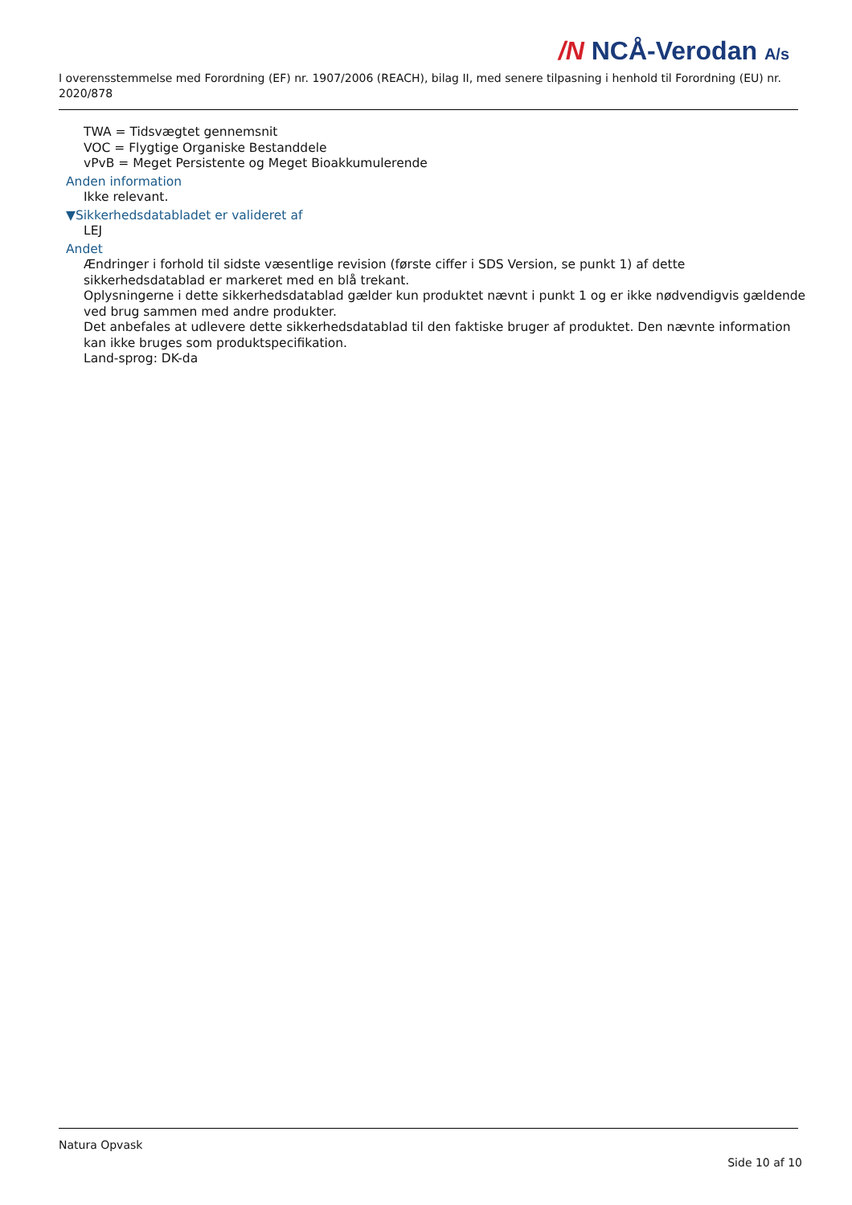/N NCÅ-Verodan A/s
I overensstemmelse med Forordning (EF) nr. 1907/2006 (REACH), bilag II, med senere tilpasning i henhold til Forordning (EU) nr. 2020/878
TWA = Tidsvægtet gennemsnit
VOC = Flygtige Organiske Bestanddele
vPvB = Meget Persistente og Meget Bioakkumulerende
Anden information
Ikke relevant.
▼Sikkerhedsdatabladet er valideret af
LEJ
Andet
Ændringer i forhold til sidste væsentlige revision (første ciffer i SDS Version, se punkt 1) af dette sikkerhedsdatablad er markeret med en blå trekant.
Oplysningerne i dette sikkerhedsdatablad gælder kun produktet nævnt i punkt 1 og er ikke nødvendigvis gældende ved brug sammen med andre produkter.
Det anbefales at udlevere dette sikkerhedsdatablad til den faktiske bruger af produktet. Den nævnte information kan ikke bruges som produktspecifikation.
Land-sprog: DK-da
Natura Opvask
Side 10 af 10